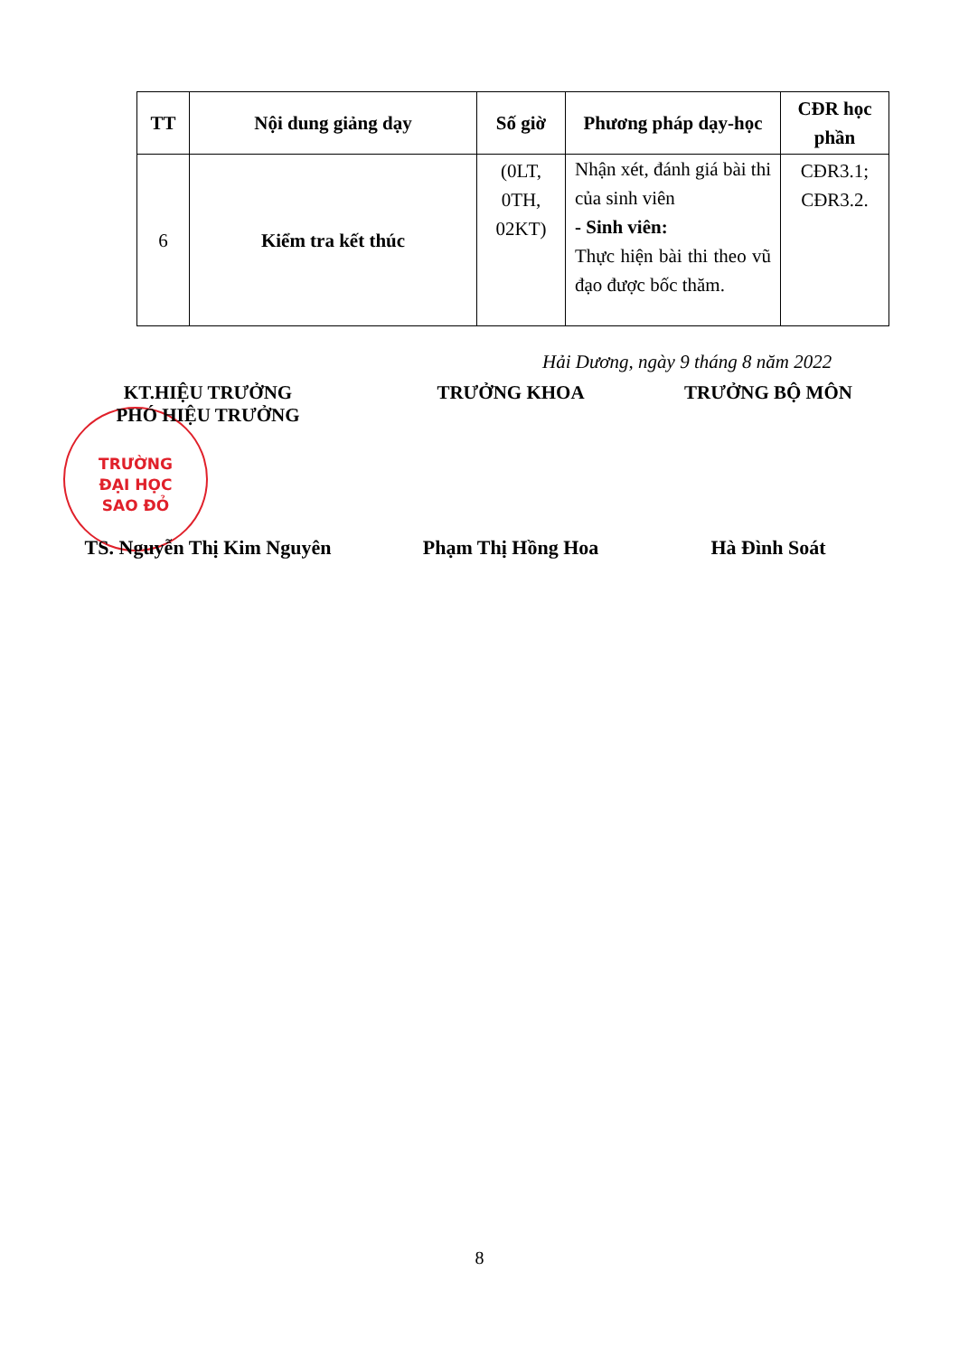| TT | Nội dung giảng dạy | Số giờ | Phương pháp dạy-học | CĐR học phần |
| --- | --- | --- | --- | --- |
| 6 | Kiểm tra kết thúc | (0LT, 0TH, 02KT) | Nhận xét, đánh giá bài thi của sinh viên - Sinh viên: Thực hiện bài thi theo vũ đạo được bốc thăm. | CĐR3.1; CĐR3.2. |
Hải Dương, ngày 9 tháng 8 năm 2022
TRƯỜNG
ĐẠI HỌC
SAO ĐỎ
KT.HIỆU TRƯỞNG
PHÓ HIỆU TRƯỞNG
TRƯỞNG KHOA TRƯỞNG BỘ MÔN
TS. Nguyễn Thị Kim Nguyên
Phạm Thị Hồng Hoa Hà Đình Soát
8